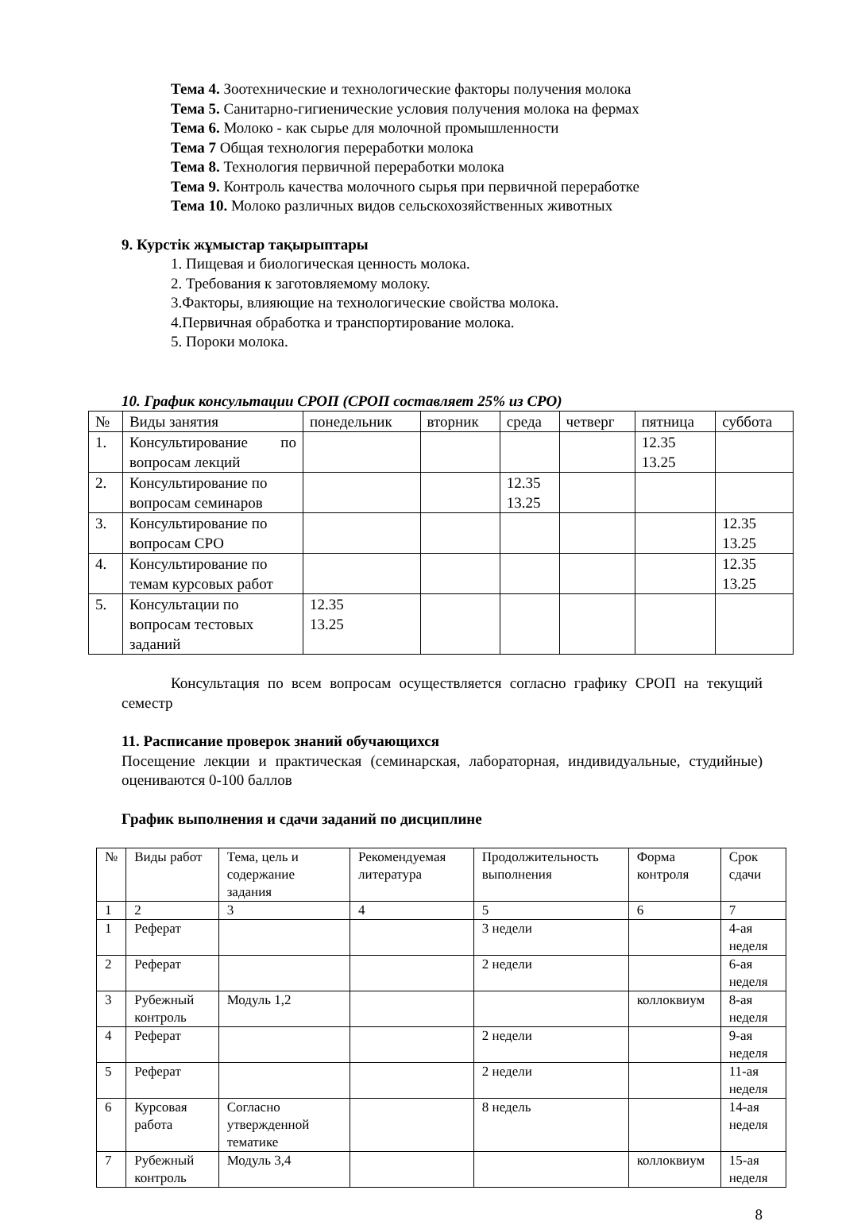Тема 4. Зоотехнические и технологические факторы получения молока
Тема 5. Санитарно-гигиенические условия получения молока на фермах
Тема 6. Молоко - как сырье для молочной промышленности
Тема 7 Общая технология переработки молока
Тема 8. Технология первичной переработки молока
Тема 9. Контроль качества молочного сырья при первичной переработке
Тема 10. Молоко различных видов сельскохозяйственных животных
9. Курстік жұмыстар тақырыптары
1. Пищевая и биологическая ценность молока.
2. Требования к заготовляемому молоку.
3.Факторы, влияющие на технологические свойства молока.
4.Первичная обработка и транспортирование молока.
5. Пороки молока.
10. График консультации СРОП (СРОП составляет 25% из СРО)
| № | Виды занятия | понедельник | вторник | среда | четверг | пятница | суббота |
| --- | --- | --- | --- | --- | --- | --- | --- |
| 1. | Консультирование по вопросам лекций | | | | | 12.35 13.25 | |
| 2. | Консультирование по вопросам семинаров | | | 12.35 13.25 | | | |
| 3. | Консультирование по вопросам СРО | | | | | | 12.35 13.25 |
| 4. | Консультирование по темам курсовых работ | | | | | | 12.35 13.25 |
| 5. | Консультации по вопросам тестовых заданий | 12.35 13.25 | | | | | |
Консультация по всем вопросам осуществляется согласно графику СРОП на текущий семестр
11. Расписание проверок знаний обучающихся
Посещение лекции и практическая (семинарская, лабораторная, индивидуальные, студийные) оцениваются 0-100 баллов
График выполнения и сдачи заданий по дисциплине
| № | Виды работ | Тема, цель и содержание задания | Рекомендуемая литература | Продолжительность выполнения | Форма контроля | Срок сдачи |
| --- | --- | --- | --- | --- | --- | --- |
| 1 | 2 | 3 | 4 | 5 | 6 | 7 |
| 1 | Реферат | | | 3 недели | | 4-ая неделя |
| 2 | Реферат | | | 2 недели | | 6-ая неделя |
| 3 | Рубежный контроль | Модуль 1,2 | | | коллоквиум | 8-ая неделя |
| 4 | Реферат | | | 2 недели | | 9-ая неделя |
| 5 | Реферат | | | 2 недели | | 11-ая неделя |
| 6 | Курсовая работа | Согласно утвержденной тематике | | 8 недель | | 14-ая неделя |
| 7 | Рубежный контроль | Модуль 3,4 | | | коллоквиум | 15-ая неделя |
8